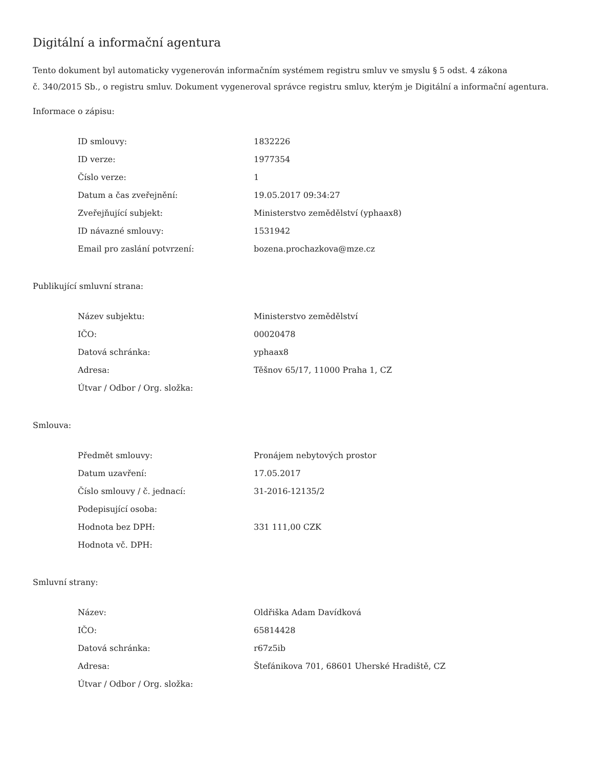Digitální a informační agentura
Tento dokument byl automaticky vygenerován informačním systémem registru smluv ve smyslu § 5 odst. 4 zákona
č. 340/2015 Sb., o registru smluv. Dokument vygeneroval správce registru smluv, kterým je Digitální a informační agentura.
Informace o zápisu:
| ID smlouvy: | 1832226 |
| ID verze: | 1977354 |
| Číslo verze: | 1 |
| Datum a čas zveřejnění: | 19.05.2017 09:34:27 |
| Zveřejňující subjekt: | Ministerstvo zemědělství (yphaax8) |
| ID návazné smlouvy: | 1531942 |
| Email pro zaslání potvrzení: | bozena.prochazkova@mze.cz |
Publikující smluvní strana:
| Název subjektu: | Ministerstvo zemědělství |
| IČO: | 00020478 |
| Datová schránka: | yphaax8 |
| Adresa: | Těšnov 65/17, 11000 Praha 1, CZ |
| Útvar / Odbor / Org. složka: | |
Smlouva:
| Předmět smlouvy: | Pronájem nebytových prostor |
| Datum uzavření: | 17.05.2017 |
| Číslo smlouvy / č. jednací: | 31-2016-12135/2 |
| Podepisující osoba: | |
| Hodnota bez DPH: | 331 111,00 CZK |
| Hodnota vč. DPH: | |
Smluvní strany:
| Název: | Oldřiška Adam Davídková |
| IČO: | 65814428 |
| Datová schránka: | r67z5ib |
| Adresa: | Štefánikova 701, 68601 Uherské Hradiště, CZ |
| Útvar / Odbor / Org. složka: | |